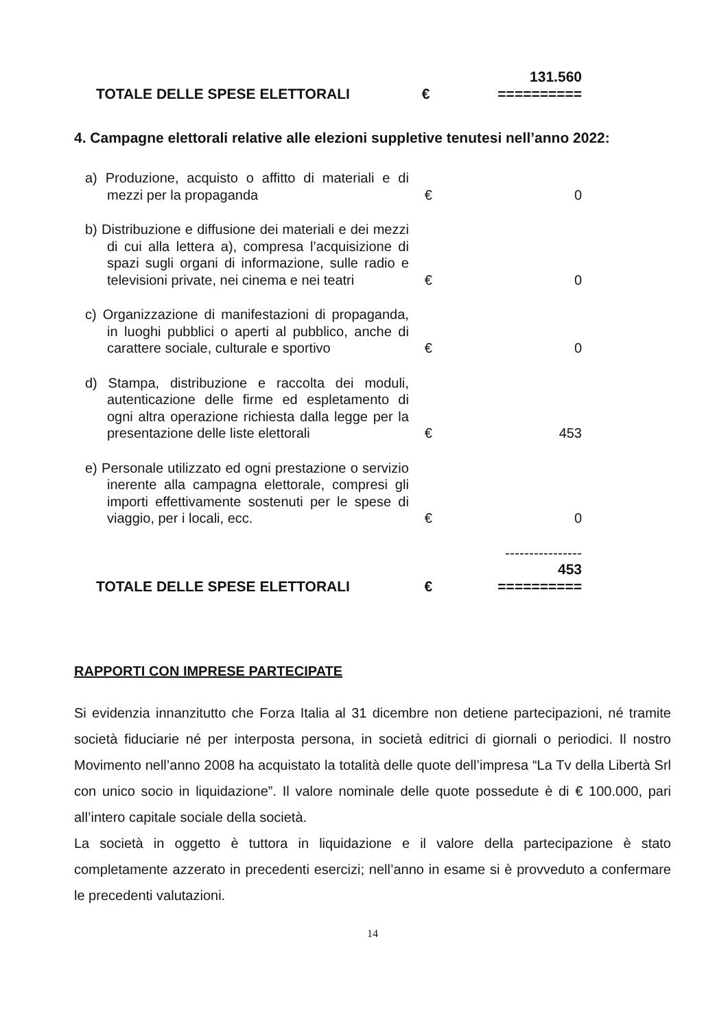| TOTALE DELLE SPESE ELETTORALI | € | 131.560 ========== |
4. Campagne elettorali relative alle elezioni suppletive tenutesi nell’anno 2022:
| a) Produzione, acquisto o affitto di materiali e di mezzi per la propaganda | € | 0 |
| b) Distribuzione e diffusione dei materiali e dei mezzi di cui alla lettera a), compresa l’acquisizione di spazi sugli organi di informazione, sulle radio e televisioni private, nei cinema e nei teatri | € | 0 |
| c) Organizzazione di manifestazioni di propaganda, in luoghi pubblici o aperti al pubblico, anche di carattere sociale, culturale e sportivo | € | 0 |
| d) Stampa, distribuzione e raccolta dei moduli, autenticazione delle firme ed espletamento di ogni altra operazione richiesta dalla legge per la presentazione delle liste elettorali | € | 453 |
| e) Personale utilizzato ed ogni prestazione o servizio inerente alla campagna elettorale, compresi gli importi effettivamente sostenuti per le spese di viaggio, per i locali, ecc. | € | 0 |
| TOTALE DELLE SPESE ELETTORALI | € | ---------------- 453 ========== |
RAPPORTI CON IMPRESE PARTECIPATE
Si evidenzia innanzitutto che Forza Italia al 31 dicembre non detiene partecipazioni, né tramite società fiduciarie né per interposta persona, in società editrici di giornali o periodici. Il nostro Movimento nell’anno 2008 ha acquistato la totalità delle quote dell’impresa “La Tv della Libertà Srl con unico socio in liquidazione”. Il valore nominale delle quote possedute è di € 100.000, pari all’intero capitale sociale della società.
La società in oggetto è tuttora in liquidazione e il valore della partecipazione è stato completamente azzerato in precedenti esercizi; nell’anno in esame si è provveduto a confermare le precedenti valutazioni.
14